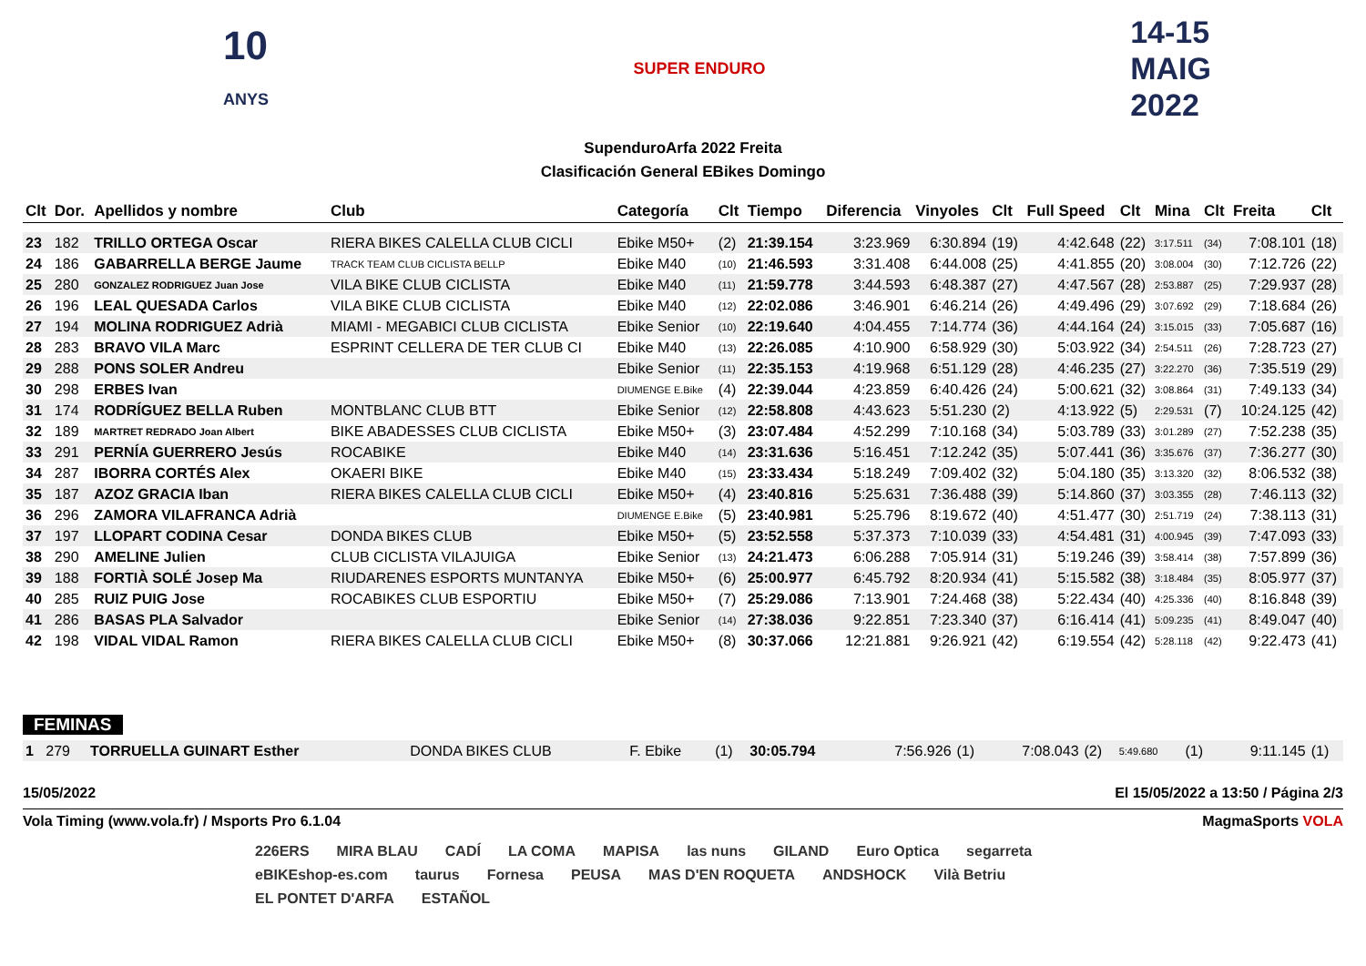10
ANYS
SUPER ENDURO
14-15
MAIG
2022
SupenduroArfa 2022 Freita
Clasificación General EBikes Domingo
| Clt | Dor. | Apellidos y nombre | Club | Categoría | Clt | Tiempo | Diferencia | Vinyoles | Clt | Full Speed | Clt | Mina | Clt | Freita | Clt |
| --- | --- | --- | --- | --- | --- | --- | --- | --- | --- | --- | --- | --- | --- | --- | --- |
| 23 | 182 | TRILLO ORTEGA Oscar | RIERA BIKES CALELLA CLUB CICLI | Ebike M50+ | (2) | 21:39.154 | 3:23.969 | 6:30.894 | (19) | 4:42.648 | (22) | 3:17.511 | (34) | 7:08.101 | (18) |
| 24 | 186 | GABARRELLA BERGE Jaume | TRACK TEAM CLUB CICLISTA BELLP | Ebike M40 | (10) | 21:46.593 | 3:31.408 | 6:44.008 | (25) | 4:41.855 | (20) | 3:08.004 | (30) | 7:12.726 | (22) |
| 25 | 280 | GONZALEZ RODRIGUEZ Juan Jose | VILA BIKE CLUB CICLISTA | Ebike M40 | (11) | 21:59.778 | 3:44.593 | 6:48.387 | (27) | 4:47.567 | (28) | 2:53.887 | (25) | 7:29.937 | (28) |
| 26 | 196 | LEAL QUESADA Carlos | VILA BIKE CLUB CICLISTA | Ebike M40 | (12) | 22:02.086 | 3:46.901 | 6:46.214 | (26) | 4:49.496 | (29) | 3:07.692 | (29) | 7:18.684 | (26) |
| 27 | 194 | MOLINA RODRIGUEZ Adrià | MIAMI - MEGABICI CLUB CICLISTA | Ebike Senior | (10) | 22:19.640 | 4:04.455 | 7:14.774 | (36) | 4:44.164 | (24) | 3:15.015 | (33) | 7:05.687 | (16) |
| 28 | 283 | BRAVO VILA Marc | ESPRINT CELLERA DE TER CLUB CI | Ebike M40 | (13) | 22:26.085 | 4:10.900 | 6:58.929 | (30) | 5:03.922 | (34) | 2:54.511 | (26) | 7:28.723 | (27) |
| 29 | 288 | PONS SOLER Andreu | | Ebike Senior | (11) | 22:35.153 | 4:19.968 | 6:51.129 | (28) | 4:46.235 | (27) | 3:22.270 | (36) | 7:35.519 | (29) |
| 30 | 298 | ERBES Ivan | | DIUMENGE E.Bike | (4) | 22:39.044 | 4:23.859 | 6:40.426 | (24) | 5:00.621 | (32) | 3:08.864 | (31) | 7:49.133 | (34) |
| 31 | 174 | RODRÍGUEZ BELLA Ruben | MONTBLANC CLUB BTT | Ebike Senior | (12) | 22:58.808 | 4:43.623 | 5:51.230 | (2) | 4:13.922 | (5) | 2:29.531 | (7) | 10:24.125 | (42) |
| 32 | 189 | MARTRET REDRADO Joan Albert | BIKE ABADESSES CLUB CICLISTA | Ebike M50+ | (3) | 23:07.484 | 4:52.299 | 7:10.168 | (34) | 5:03.789 | (33) | 3:01.289 | (27) | 7:52.238 | (35) |
| 33 | 291 | PERNÍA GUERRERO Jesús | ROCABIKE | Ebike M40 | (14) | 23:31.636 | 5:16.451 | 7:12.242 | (35) | 5:07.441 | (36) | 3:35.676 | (37) | 7:36.277 | (30) |
| 34 | 287 | IBORRA CORTÉS Alex | OKAERI BIKE | Ebike M40 | (15) | 23:33.434 | 5:18.249 | 7:09.402 | (32) | 5:04.180 | (35) | 3:13.320 | (32) | 8:06.532 | (38) |
| 35 | 187 | AZOZ GRACIA Iban | RIERA BIKES CALELLA CLUB CICLI | Ebike M50+ | (4) | 23:40.816 | 5:25.631 | 7:36.488 | (39) | 5:14.860 | (37) | 3:03.355 | (28) | 7:46.113 | (32) |
| 36 | 296 | ZAMORA VILAFRANCA Adrià | | DIUMENGE E.Bike | (5) | 23:40.981 | 5:25.796 | 8:19.672 | (40) | 4:51.477 | (30) | 2:51.719 | (24) | 7:38.113 | (31) |
| 37 | 197 | LLOPART CODINA Cesar | DONDA BIKES CLUB | Ebike M50+ | (5) | 23:52.558 | 5:37.373 | 7:10.039 | (33) | 4:54.481 | (31) | 4:00.945 | (39) | 7:47.093 | (33) |
| 38 | 290 | AMELINE Julien | CLUB CICLISTA VILAJUIGA | Ebike Senior | (13) | 24:21.473 | 6:06.288 | 7:05.914 | (31) | 5:19.246 | (39) | 3:58.414 | (38) | 7:57.899 | (36) |
| 39 | 188 | FORTIÀ SOLÉ Josep Ma | RIUDARENES ESPORTS MUNTANYA | Ebike M50+ | (6) | 25:00.977 | 6:45.792 | 8:20.934 | (41) | 5:15.582 | (38) | 3:18.484 | (35) | 8:05.977 | (37) |
| 40 | 285 | RUIZ PUIG Jose | ROCABIKES CLUB ESPORTIU | Ebike M50+ | (7) | 25:29.086 | 7:13.901 | 7:24.468 | (38) | 5:22.434 | (40) | 4:25.336 | (40) | 8:16.848 | (39) |
| 41 | 286 | BASAS PLA Salvador | | Ebike Senior | (14) | 27:38.036 | 9:22.851 | 7:23.340 | (37) | 6:16.414 | (41) | 5:09.235 | (41) | 8:49.047 | (40) |
| 42 | 198 | VIDAL VIDAL Ramon | RIERA BIKES CALELLA CLUB CICLI | Ebike M50+ | (8) | 30:37.066 | 12:21.881 | 9:26.921 | (42) | 6:19.554 | (42) | 5:28.118 | (42) | 9:22.473 | (41) |
FEMINAS
| 1 | 279 | TORRUELLA GUINART Esther | DONDA BIKES CLUB | F. Ebike | (1) | 30:05.794 | | 7:56.926 | (1) | 7:08.043 | (2) | 5:49.680 | (1) | 9:11.145 | (1) |
15/05/2022 El 15/05/2022 a 13:50 / Página 2/3
Vola Timing (www.vola.fr) / Msports Pro 6.1.04 MagmaSports VOLA
226ERS MIRA BLAU CADÍ LA COMA MAPISA las nuns GILAND Euro Optica segarreta eBIKEshop-es.com taurus Fornesa PEUSA MAS D'EN ROQUETA ANDSHOCK Vilà Betriu EL PONTET D'ARFA ESTAÑOL